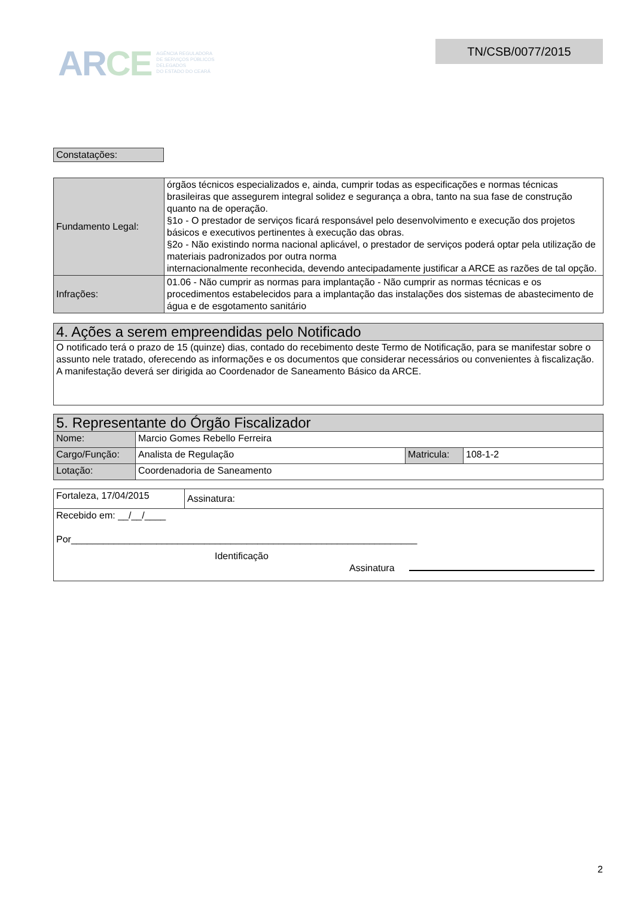ARCE
AGÊNCIA REGULADORA
DE SERVIÇOS PÚBLICOS
DELEGADOS
DO ESTADO DO CEARÁ
TN/CSB/0077/2015
| Constatações: |
| Fundamento Legal: | órgãos técnicos especializados e, ainda, cumprir todas as especificações e normas técnicas brasileiras que assegurem integral solidez e segurança a obra, tanto na sua fase de construção quanto na de operação. §1o - O prestador de serviços ficará responsável pelo desenvolvimento e execução dos projetos básicos e executivos pertinentes à execução das obras. §2o - Não existindo norma nacional aplicável, o prestador de serviços poderá optar pela utilização de materiais padronizados por outra norma internacionalmente reconhecida, devendo antecipadamente justificar a ARCE as razões de tal opção. |
| Infrações: | 01.06 - Não cumprir as normas para implantação - Não cumprir as normas técnicas e os procedimentos estabelecidos para a implantação das instalações dos sistemas de abastecimento de água e de esgotamento sanitário |
| 4. Ações a serem empreendidas pelo Notificado |
| O notificado terá o prazo de 15 (quinze) dias, contado do recebimento deste Termo de Notificação, para se manifestar sobre o assunto nele tratado, oferecendo as informações e os documentos que considerar necessários ou convenientes à fiscalização. A manifestação deverá ser dirigida ao Coordenador de Saneamento Básico da ARCE. |
| 5. Representante do Órgão Fiscalizador | | | |
| Nome: | Marcio Gomes Rebello Ferreira | | |
| Cargo/Função: | Analista de Regulação | Matricula: | 108-1-2 |
| Lotação: | Coordenadoria de Saneamento | | |
| Fortaleza, 17/04/2015 | Assinatura: |
| Recebido em: __/__/____ Por_________________________________________________________________ Identificação Assinatura | |
2